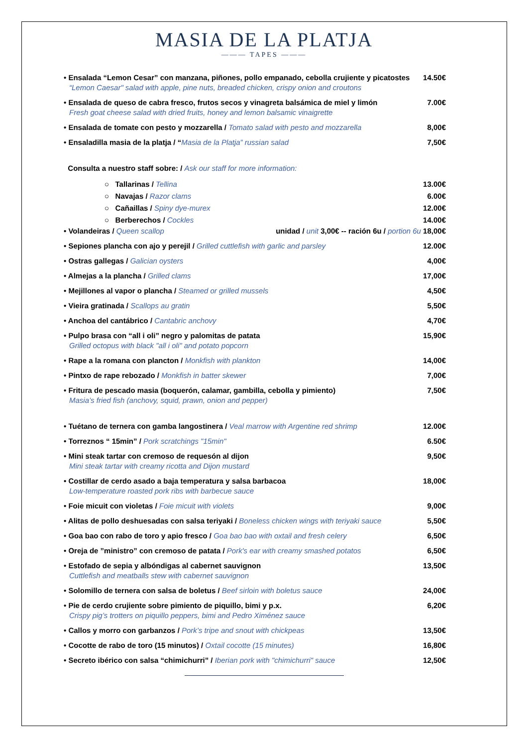MASIA DE LA PLATJA
——— TAPES ———
• Ensalada “Lemon Cesar” con manzana, piñones, pollo empanado, cebolla crujiente y picatostes
“Lemon Caesar" salad with apple, pine nuts, breaded chicken, crispy onion and croutons
14.50€
• Ensalada de queso de cabra fresco, frutos secos y vinagreta balsámica de miel y limón
Fresh goat cheese salad with dried fruits, honey and lemon balsamic vinaigrette
7.00€
• Ensalada de tomate con pesto y mozzarella / Tomato salad with pesto and mozzarella
8,00€
• Ensaladilla masia de la platja / “Masia de la Platja” russian salad
7,50€
Consulta a nuestro staff sobre: / Ask our staff for more information:
○ Tallarinas / Tellina 13.00€
○ Navajas / Razor clams 6.00€
○ Cañaillas / Spiny dye-murex
12.00€
○ Berberechos / Cockles 14.00€
• Volandeiras / Queen scallop unidad / unit 3,00€ -- ración 6u / portion 6u 18,00€
• Sepiones plancha con ajo y perejil / Grilled cuttlefish with garlic and parsley
12.00€
• Ostras gallegas / Galician oysters
4,00€
• Almejas a la plancha / Grilled clams
17,00€
• Mejillones al vapor o plancha / Steamed or grilled mussels
4,50€
• Vieira gratinada / Scallops au gratin
5,50€
• Anchoa del cantábrico / Cantabric anchovy
4,70€
• Pulpo brasa con “all i oli” negro y palomitas de patata
Grilled octopus with black "all i oli" and potato popcorn
15,90€
• Rape a la romana con plancton / Monkfish with plankton
14,00€
• Pintxo de rape rebozado / Monkfish in batter skewer
7,00€
• Fritura de pescado masia (boquerón, calamar, gambilla, cebolla y pimiento)
Masia’s fried fish (anchovy, squid, prawn, onion and pepper)
7,50€
• Tuétano de ternera con gamba langostinera / Veal marrow with Argentine red shrimp
12.00€
• Torreznos “ 15min” / Pork scratchings "15min"
6.50€
• Mini steak tartar con cremoso de requesón al dijon
Mini steak tartar with creamy ricotta and Dijon mustard
9,50€
• Costillar de cerdo asado a baja temperatura y salsa barbacoa
Low-temperature roasted pork ribs with barbecue sauce
18,00€
• Foie micuit con violetas / Foie micuit with violets
9,00€
• Alitas de pollo deshuesadas con salsa teriyaki / Boneless chicken wings with teriyaki sauce
5,50€
• Goa bao con rabo de toro y apio fresco / Goa bao bao with oxtail and fresh celery
6,50€
• Oreja de ”ministro” con cremoso de patata / Pork's ear with creamy smashed potatos
6,50€
• Estofado de sepia y albóndigas al cabernet sauvignon
Cuttlefish and meatballs stew with cabernet sauvignon
13,50€
• Solomillo de ternera con salsa de boletus / Beef sirloin with boletus sauce
24,00€
• Pie de cerdo crujiente sobre pimiento de piquillo, bimi y p.x.
Crispy pig’s trotters on piquillo peppers, bimi and Pedro Ximénez sauce
6,20€
• Callos y morro con garbanzos / Pork’s tripe and snout with chickpeas
13,50€
• Cocotte de rabo de toro (15 minutos) / Oxtail cocotte (15 minutes)
16,80€
• Secreto ibérico con salsa “chimichurri” / Iberian pork with "chimichurri" sauce
12,50€